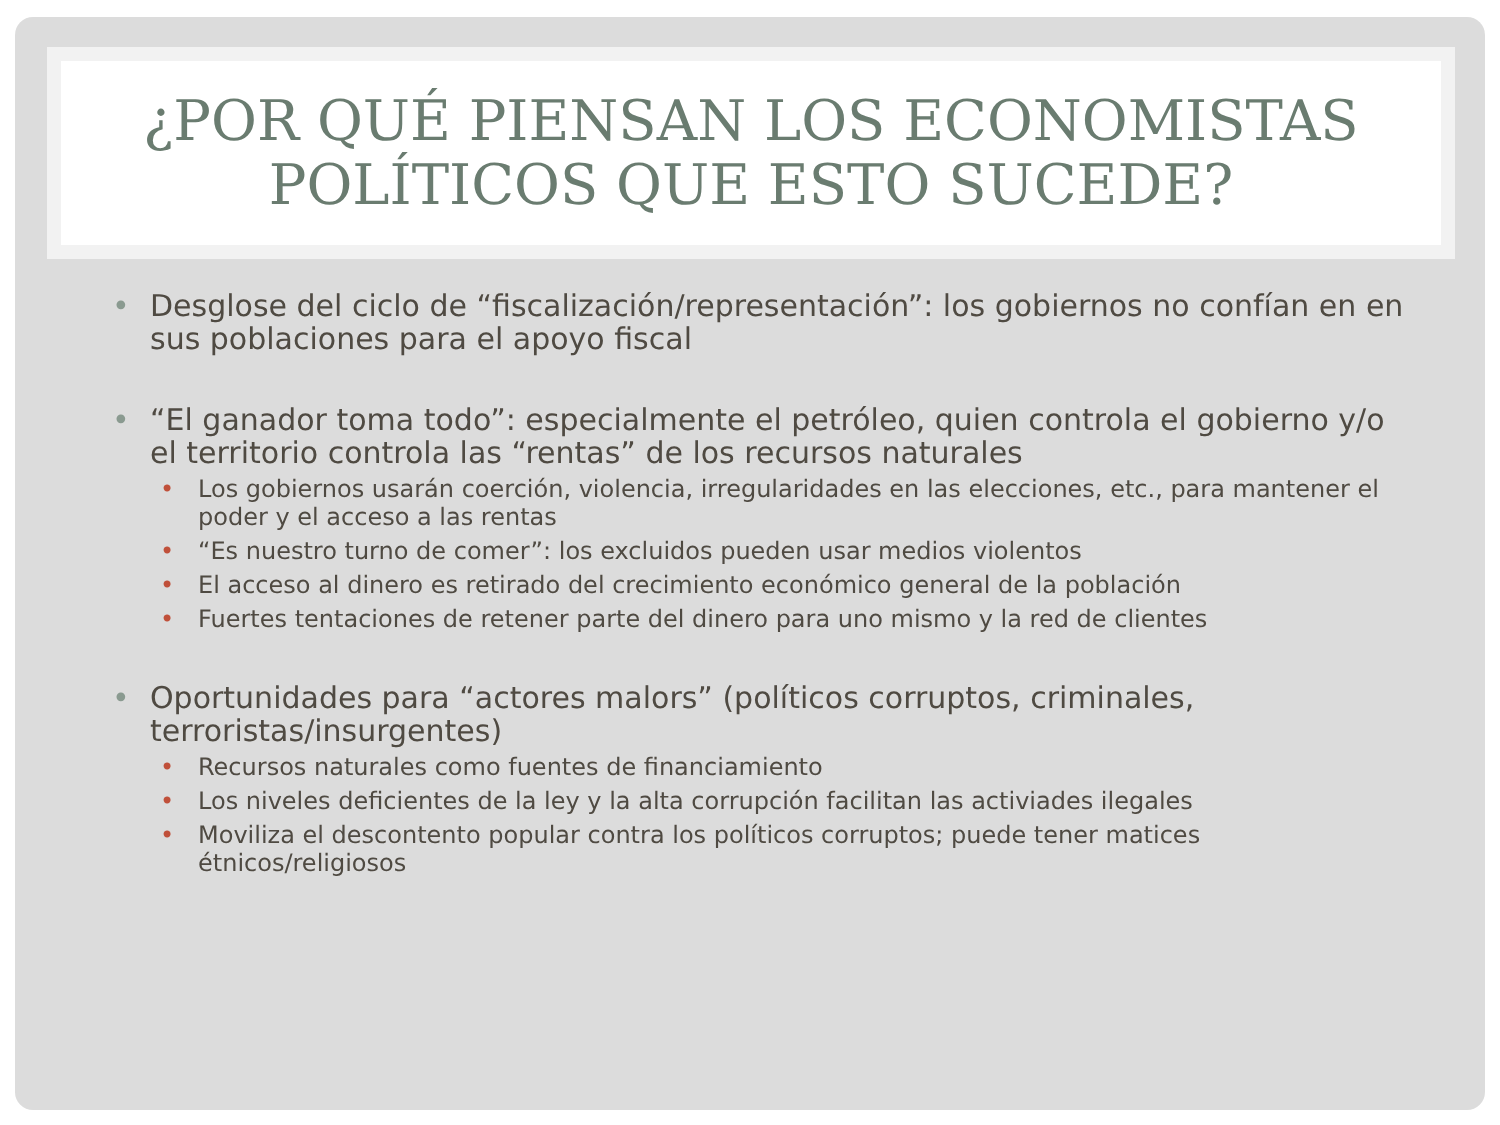¿POR QUÉ PIENSAN LOS ECONOMISTAS POLÍTICOS QUE ESTO SUCEDE?
• Desglose del ciclo de “fiscalización/representación”: los gobiernos no confían en en sus poblaciones para el apoyo fiscal
• “El ganador toma todo”: especialmente el petróleo, quien controla el gobierno y/o el territorio controla las “rentas” de los recursos naturales
• Los gobiernos usarán coerción, violencia, irregularidades en las elecciones, etc., para mantener el poder y el acceso a las rentas
• “Es nuestro turno de comer”: los excluidos pueden usar medios violentos
• El acceso al dinero es retirado del crecimiento económico general de la población
• Fuertes tentaciones de retener parte del dinero para uno mismo y la red de clientes
• Oportunidades para “actores malors” (políticos corruptos, criminales, terroristas/insurgentes)
• Recursos naturales como fuentes de financiamiento
• Los niveles deficientes de la ley y la alta corrupción facilitan las activiades ilegales
• Moviliza el descontento popular contra los políticos corruptos; puede tener matices étnicos/religiosos